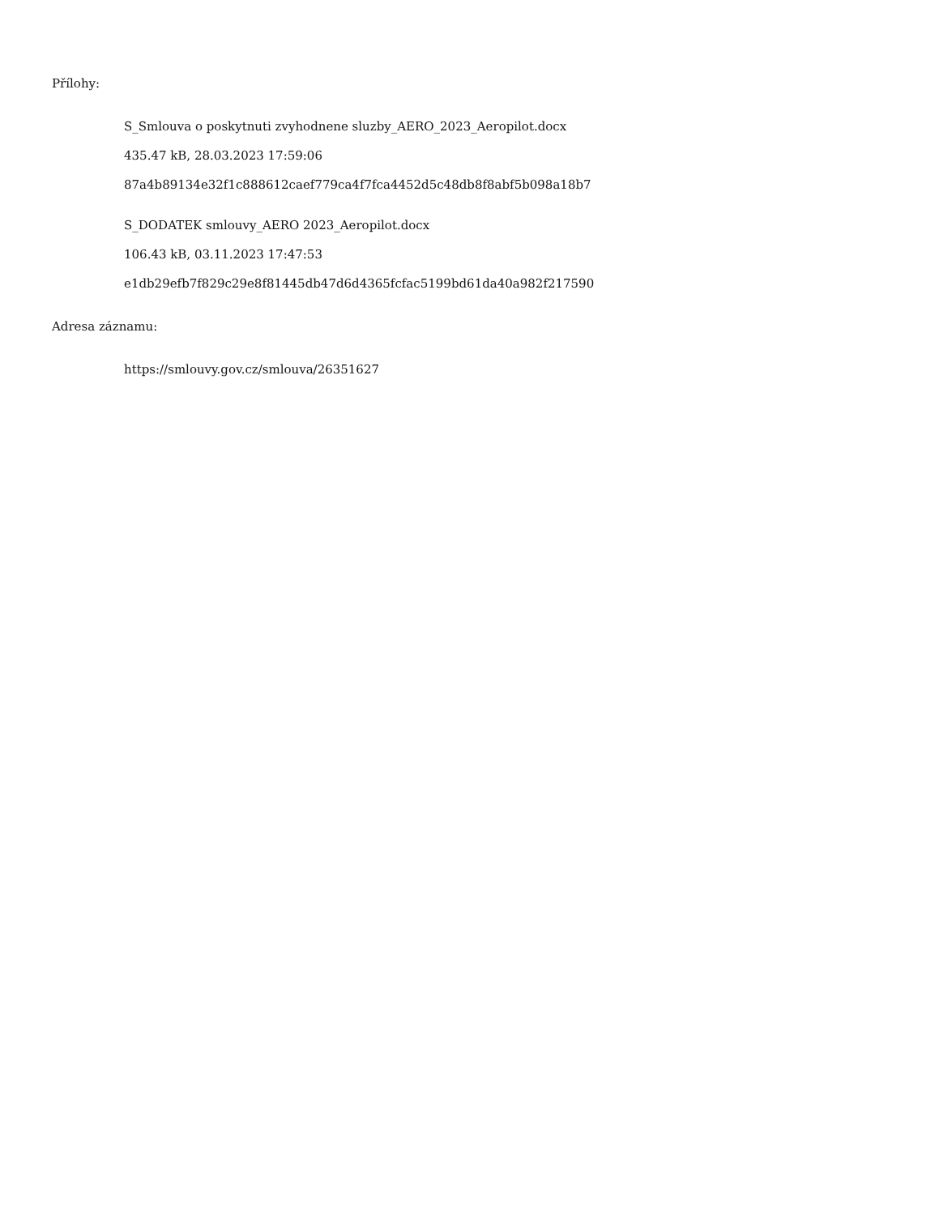Přílohy:
S_Smlouva o poskytnuti zvyhodnene sluzby_AERO_2023_Aeropilot.docx
435.47 kB, 28.03.2023 17:59:06
87a4b89134e32f1c888612caef779ca4f7fca4452d5c48db8f8abf5b098a18b7
S_DODATEK smlouvy_AERO 2023_Aeropilot.docx
106.43 kB, 03.11.2023 17:47:53
e1db29efb7f829c29e8f81445db47d6d4365fcfac5199bd61da40a982f217590
Adresa záznamu:
https://smlouvy.gov.cz/smlouva/26351627